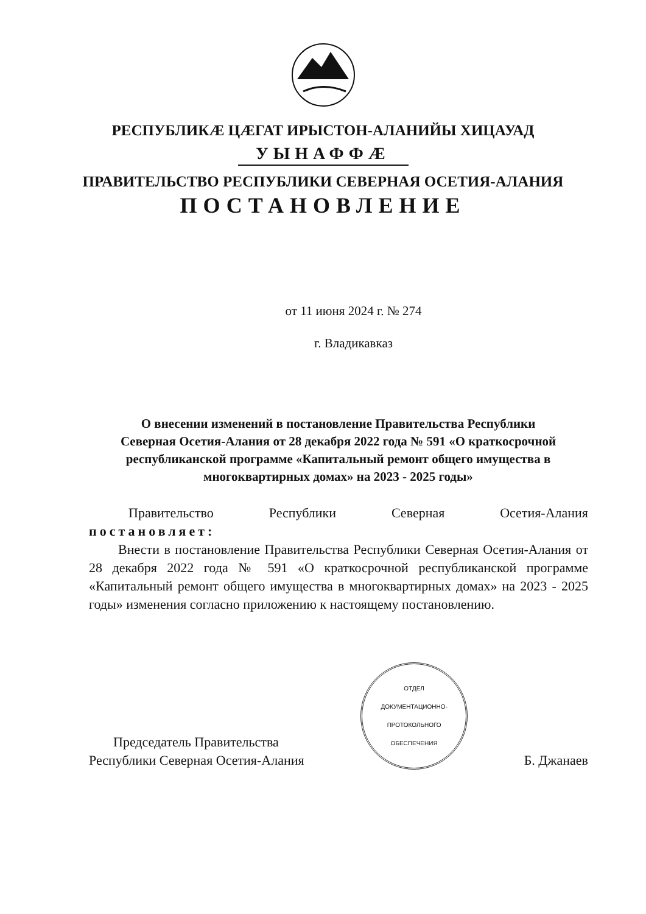РЕСПУБЛИКÆ ЦÆГАТ ИРЫСТОН-АЛАНИЙЫ ХИЦАУАД
УЫНАФФÆ
ПРАВИТЕЛЬСТВО РЕСПУБЛИКИ СЕВЕРНАЯ ОСЕТИЯ-АЛАНИЯ
ПОСТАНОВЛЕНИЕ
от 11 июня 2024 г. № 274
г. Владикавказ
О внесении изменений в постановление Правительства Республики Северная Осетия-Алания от 28 декабря 2022 года № 591 «О краткосрочной республиканской программе «Капитальный ремонт общего имущества в многоквартирных домах» на 2023 - 2025 годы»
Правительство Республики Северная Осетия-Алания
постановляет:
Внести в постановление Правительства Республики Северная Осетия-Алания от 28 декабря 2022 года № 591 «О краткосрочной республиканской программе «Капитальный ремонт общего имущества в многоквартирных домах» на 2023 - 2025 годы» изменения согласно приложению к настоящему постановлению.
Председатель Правительства
Республики Северная Осетия-Алания
ОТДЕЛ
ДОКУМЕНТАЦИОННО-
ПРОТОКОЛЬНОГО
ОБЕСПЕЧЕНИЯ
Б. Джанаев